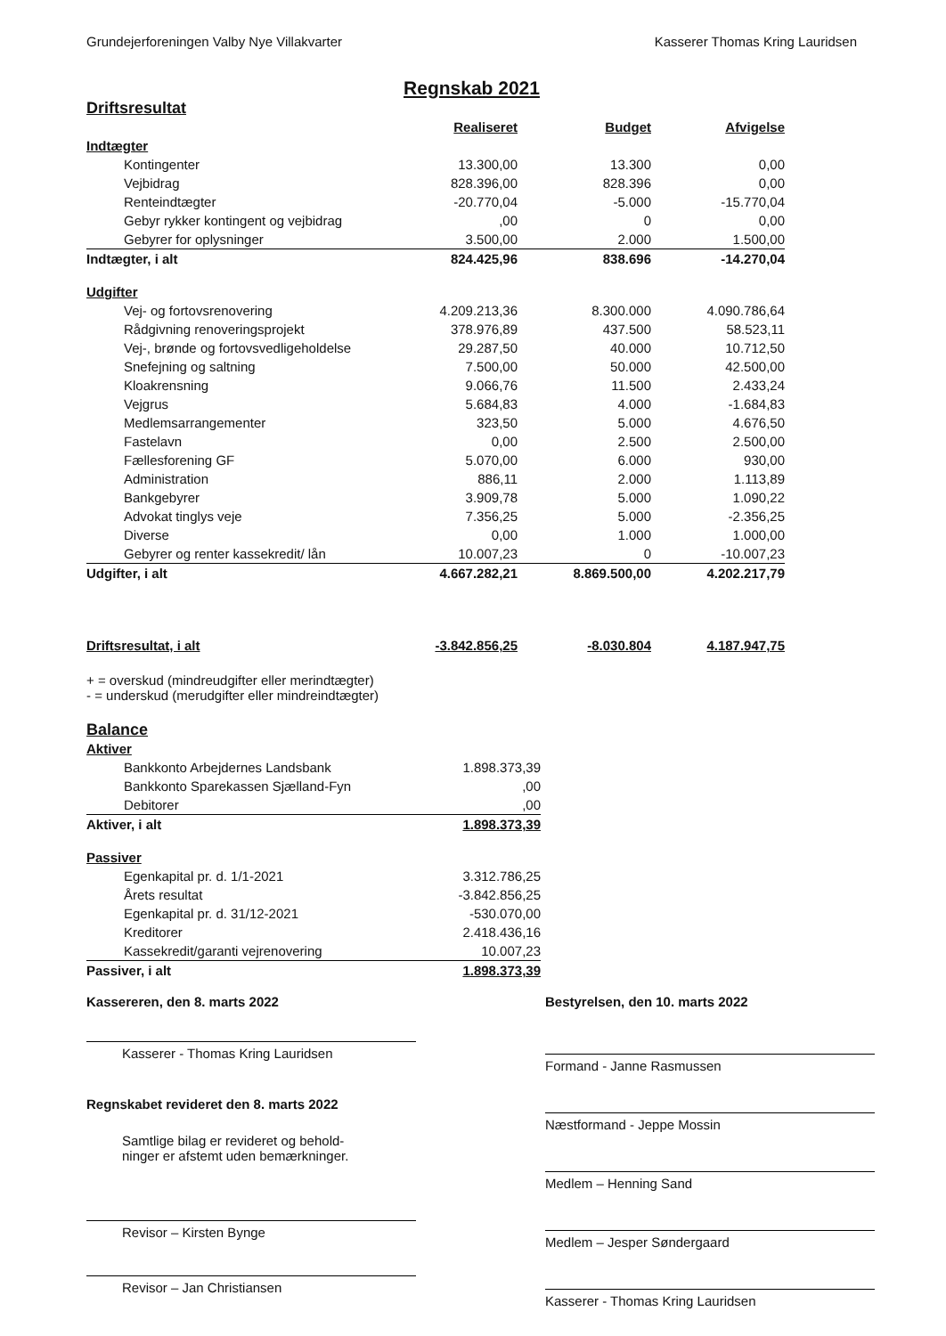Grundejerforeningen Valby Nye Villakvarter Kasserer Thomas Kring Lauridsen
Regnskab 2021
Driftsresultat
| | Realiseret | Budget | Afvigelse |
| Indtægter | | | |
| Kontingenter | 13.300,00 | 13.300 | 0,00 |
| Vejbidrag | 828.396,00 | 828.396 | 0,00 |
| Renteindtægter | -20.770,04 | -5.000 | -15.770,04 |
| Gebyr rykker kontingent og vejbidrag | ,00 | 0 | 0,00 |
| Gebyrer for oplysninger | 3.500,00 | 2.000 | 1.500,00 |
| Indtægter, i alt | 824.425,96 | 838.696 | -14.270,04 |
| Udgifter | | | |
| Vej- og fortovsrenovering | 4.209.213,36 | 8.300.000 | 4.090.786,64 |
| Rådgivning renoveringsprojekt | 378.976,89 | 437.500 | 58.523,11 |
| Vej-, brønde og fortovsvedligeholdelse | 29.287,50 | 40.000 | 10.712,50 |
| Snefejning og saltning | 7.500,00 | 50.000 | 42.500,00 |
| Kloakrensning | 9.066,76 | 11.500 | 2.433,24 |
| Vejgrus | 5.684,83 | 4.000 | -1.684,83 |
| Medlemsarrangementer | 323,50 | 5.000 | 4.676,50 |
| Fastelavn | 0,00 | 2.500 | 2.500,00 |
| Fællesforening GF | 5.070,00 | 6.000 | 930,00 |
| Administration | 886,11 | 2.000 | 1.113,89 |
| Bankgebyrer | 3.909,78 | 5.000 | 1.090,22 |
| Advokat tinglys veje | 7.356,25 | 5.000 | -2.356,25 |
| Diverse | 0,00 | 1.000 | 1.000,00 |
| Gebyrer og renter kassekredit/ lån | 10.007,23 | 0 | -10.007,23 |
| Udgifter, i alt | 4.667.282,21 | 8.869.500,00 | 4.202.217,79 |
| Driftsresultat, i alt | -3.842.856,25 | -8.030.804 | 4.187.947,75 |
+ = overskud (mindreudgifter eller merindtægter)
- = underskud (merudgifter eller mindreindtægter)
Balance
| Aktiver | |
| Bankkonto Arbejdernes Landsbank | 1.898.373,39 |
| Bankkonto Sparekassen Sjælland-Fyn | ,00 |
| Debitorer | ,00 |
| Aktiver, i alt | 1.898.373,39 |
| Passiver | |
| Egenkapital pr. d. 1/1-2021 | 3.312.786,25 |
| Årets resultat | -3.842.856,25 |
| Egenkapital pr. d. 31/12-2021 | -530.070,00 |
| Kreditorer | 2.418.436,16 |
| Kassekredit/garanti vejrenovering | 10.007,23 |
| Passiver, i alt | 1.898.373,39 |
Kassereren, den 8. marts 2022
Kasserer - Thomas Kring Lauridsen
Regnskabet revideret den 8. marts 2022
Samtlige bilag er revideret og behold-
ninger er afstemt uden bemærkninger.
Revisor – Kirsten Bynge
Revisor – Jan Christiansen
Bestyrelsen, den 10. marts 2022
Formand - Janne Rasmussen
Næstformand - Jeppe Mossin
Medlem – Henning Sand
Medlem – Jesper Søndergaard
Kasserer - Thomas Kring Lauridsen